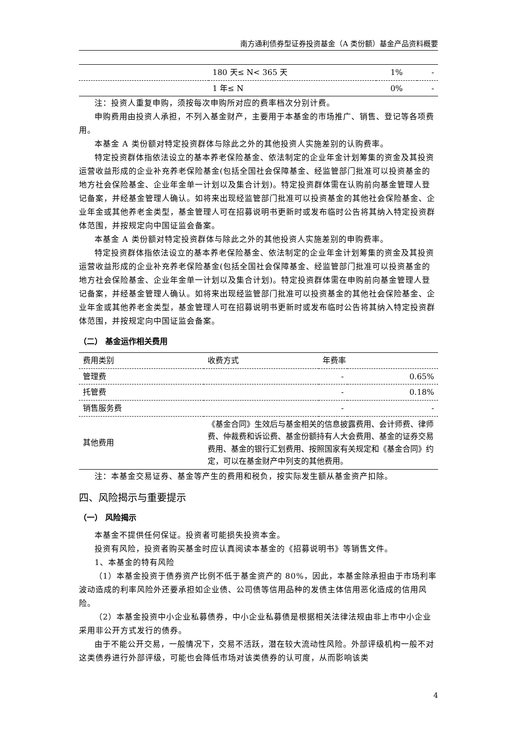南方通利债券型证券投资基金（A 类份额）基金产品资料概要
| | 180 天≤ N< 365 天 | 1% | - |
| | 1 年≤ N | 0% | - |
注：投资人重复申购，须按每次申购所对应的费率档次分别计费。
申购费用由投资人承担，不列入基金财产，主要用于本基金的市场推广、销售、登记等各项费用。
本基金 A 类份额对特定投资群体与除此之外的其他投资人实施差别的认购费率。
特定投资群体指依法设立的基本养老保险基金、依法制定的企业年金计划筹集的资金及其投资运营收益形成的企业补充养老保险基金(包括全国社会保障基金、经监管部门批准可以投资基金的地方社会保险基金、企业年金单一计划以及集合计划)。特定投资群体需在认购前向基金管理人登记备案，并经基金管理人确认。如将来出现经监管部门批准可以投资基金的其他社会保险基金、企业年金或其他养老金类型，基金管理人可在招募说明书更新时或发布临时公告将其纳入特定投资群体范围，并按规定向中国证监会备案。
本基金 A 类份额对特定投资群体与除此之外的其他投资人实施差别的申购费率。
特定投资群体指依法设立的基本养老保险基金、依法制定的企业年金计划筹集的资金及其投资运营收益形成的企业补充养老保险基金(包括全国社会保障基金、经监管部门批准可以投资基金的地方社会保险基金、企业年金单一计划以及集合计划)。特定投资群体需在申购前向基金管理人登记备案，并经基金管理人确认。如将来出现经监管部门批准可以投资基金的其他社会保险基金、企业年金或其他养老金类型，基金管理人可在招募说明书更新时或发布临时公告将其纳入特定投资群体范围，并按规定向中国证监会备案。
（二） 基金运作相关费用
| 费用类别 | 收费方式 | 年费率 | |
| --- | --- | --- | --- |
| 管理费 | | - | 0.65% |
| 托管费 | | - | 0.18% |
| 销售服务费 | | - | - |
| 其他费用 | 《基金合同》生效后与基金相关的信息披露费用、会计师费、律师费、仲裁费和诉讼费、基金份额持有人大会费用、基金的证券交易费用、基金的银行汇划费用、按照国家有关规定和《基金合同》约定，可以在基金财产中列支的其他费用。 | | |
注：本基金交易证券、基金等产生的费用和税负，按实际发生额从基金资产扣除。
四、风险揭示与重要提示
（一） 风险揭示
本基金不提供任何保证。投资者可能损失投资本金。
投资有风险，投资者购买基金时应认真阅读本基金的《招募说明书》等销售文件。
1、本基金的特有风险
（1）本基金投资于债券资产比例不低于基金资产的 80%，因此，本基金除承担由于市场利率波动造成的利率风险外还要承担如企业债、公司债等信用品种的发债主体信用恶化造成的信用风险。
（2）本基金投资中小企业私募债券，中小企业私募债是根据相关法律法规由非上市中小企业采用非公开方式发行的债券。
由于不能公开交易，一般情况下，交易不活跃，潜在较大流动性风险。外部评级机构一般不对这类债券进行外部评级，可能也会降低市场对该类债券的认可度，从而影响该类
4